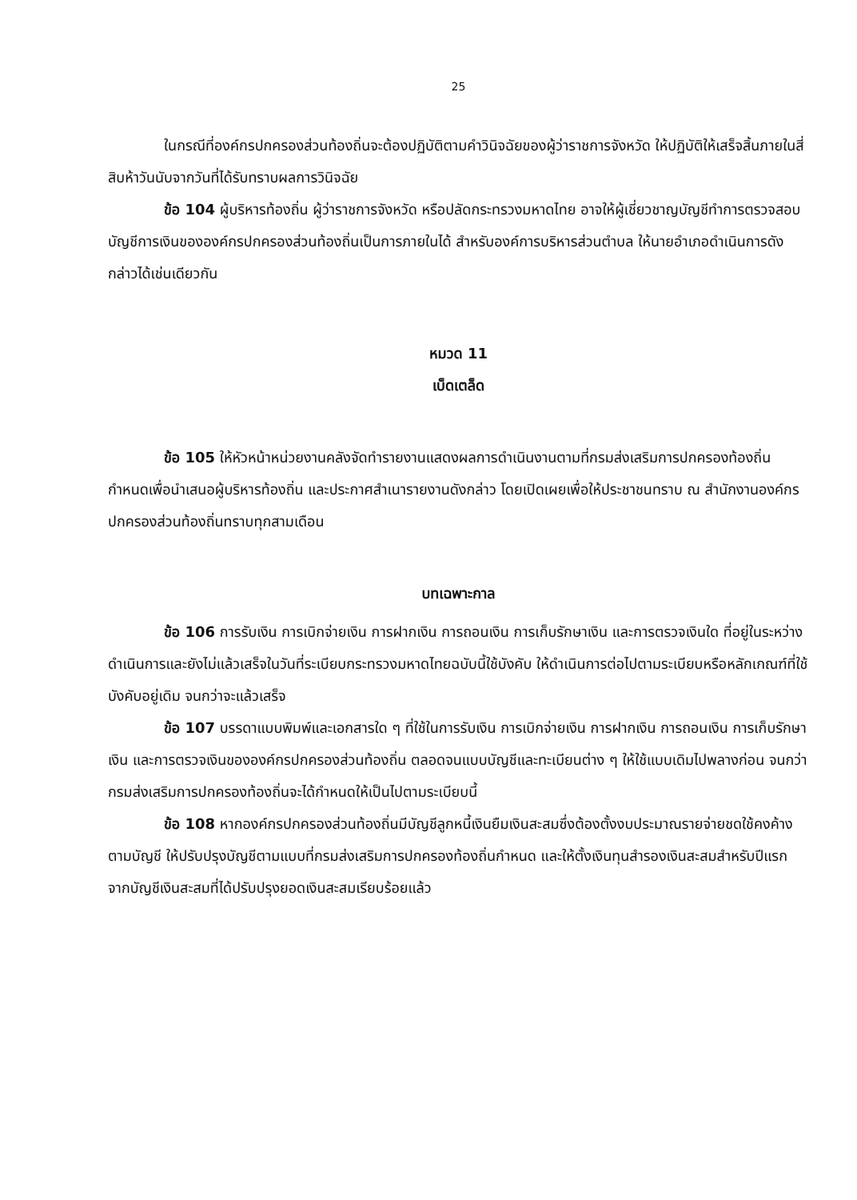25
ในกรณีที่องค์กรปกครองส่วนท้องถิ่นจะต้องปฏิบัติตามคำวินิจฉัยของผู้ว่าราชการจังหวัด ให้ปฏิบัติให้เสร็จสิ้นภายในสี่สิบห้าวันนับจากวันที่ได้รับทราบผลการวินิจฉัย
ข้อ 104 ผู้บริหารท้องถิ่น ผู้ว่าราชการจังหวัด หรือปลัดกระทรวงมหาดไทย อาจให้ผู้เชี่ยวชาญบัญชีทำการตรวจสอบบัญชีการเงินขององค์กรปกครองส่วนท้องถิ่นเป็นการภายในได้ สำหรับองค์การบริหารส่วนตำบล ให้นายอำเภอดำเนินการดังกล่าวได้เช่นเดียวกัน
หมวด 11
เบ็ดเตล็ด
ข้อ 105 ให้หัวหน้าหน่วยงานคลังจัดทำรายงานแสดงผลการดำเนินงานตามที่กรมส่งเสริมการปกครองท้องถิ่นกำหนดเพื่อนำเสนอผู้บริหารท้องถิ่น และประกาศสำเนารายงานดังกล่าว โดยเปิดเผยเพื่อให้ประชาชนทราบ ณ สำนักงานองค์กรปกครองส่วนท้องถิ่นทราบทุกสามเดือน
บทเฉพาะกาล
ข้อ 106 การรับเงิน การเบิกจ่ายเงิน การฝากเงิน การถอนเงิน การเก็บรักษาเงิน และการตรวจเงินใด ที่อยู่ในระหว่างดำเนินการและยังไม่แล้วเสร็จในวันที่ระเบียบกระทรวงมหาดไทยฉบับนี้ใช้บังคับ ให้ดำเนินการต่อไปตามระเบียบหรือหลักเกณฑ์ที่ใช้บังคับอยู่เดิม จนกว่าจะแล้วเสร็จ
ข้อ 107 บรรดาแบบพิมพ์และเอกสารใด ๆ ที่ใช้ในการรับเงิน การเบิกจ่ายเงิน การฝากเงิน การถอนเงิน การเก็บรักษาเงิน และการตรวจเงินขององค์กรปกครองส่วนท้องถิ่น ตลอดจนแบบบัญชีและทะเบียนต่าง ๆ ให้ใช้แบบเดิมไปพลางก่อน จนกว่ากรมส่งเสริมการปกครองท้องถิ่นจะได้กำหนดให้เป็นไปตามระเบียบนี้
ข้อ 108 หากองค์กรปกครองส่วนท้องถิ่นมีบัญชีลูกหนี้เงินยืมเงินสะสมซึ่งต้องตั้งงบประมาณรายจ่ายชดใช้คงค้างตามบัญชี ให้ปรับปรุงบัญชีตามแบบที่กรมส่งเสริมการปกครองท้องถิ่นกำหนด และให้ตั้งเงินทุนสำรองเงินสะสมสำหรับปีแรกจากบัญชีเงินสะสมที่ได้ปรับปรุงยอดเงินสะสมเรียบร้อยแล้ว